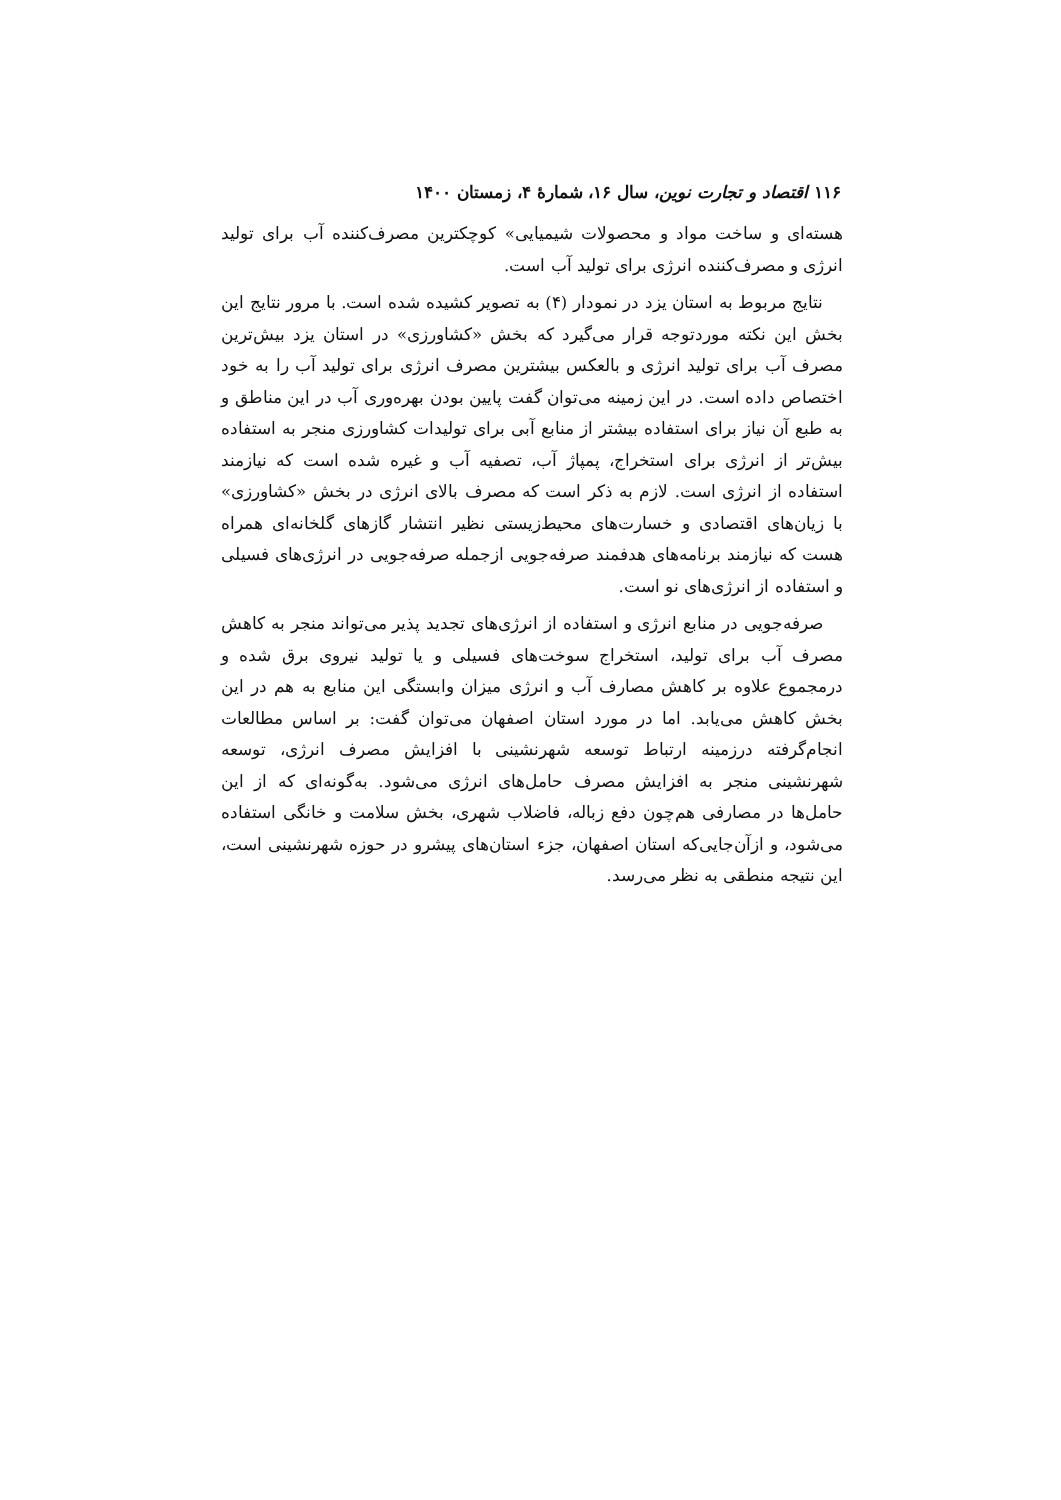۱۱۶ اقتصاد و تجارت نوین، سال ۱۶، شمارهٔ ۴، زمستان ۱۴۰۰
هسته‌ای و ساخت مواد و محصولات شیمیایی» کوچکترین مصرف‌کننده آب برای تولید انرژی و مصرف‌کننده انرژی برای تولید آب است.
نتایج مربوط به استان یزد در نمودار (۴) به تصویر کشیده شده است. با مرور نتایج این بخش این نکته موردتوجه قرار می‌گیرد که بخش «کشاورزی» در استان یزد بیش‌ترین مصرف آب برای تولید انرژی و بالعکس بیشترین مصرف انرژی برای تولید آب را به خود اختصاص داده است. در این زمینه می‌توان گفت پایین بودن بهره‌وری آب در این مناطق و به طبع آن نیاز برای استفاده بیشتر از منابع آبی برای تولیدات کشاورزی منجر به استفاده بیش‌تر از انرژی برای استخراج، پمپاژ آب، تصفیه آب و غیره شده است که نیازمند استفاده از انرژی است. لازم به ذکر است که مصرف بالای انرژی در بخش «کشاورزی» با زیان‌های اقتصادی و خسارت‌های محیط‌زیستی نظیر انتشار گازهای گلخانه‌ای همراه هست که نیازمند برنامه‌های هدفمند صرفه‌جویی ازجمله صرفه‌جویی در انرژی‌های فسیلی و استفاده از انرژی‌های نو است.
صرفه‌جویی در منابع انرژی و استفاده از انرژی‌های تجدید پذیر می‌تواند منجر به کاهش مصرف آب برای تولید، استخراج سوخت‌های فسیلی و یا تولید نیروی برق شده و درمجموع علاوه بر کاهش مصارف آب و انرژی میزان وابستگی این منابع به هم در این بخش کاهش می‌یابد. اما در مورد استان اصفهان می‌توان گفت: بر اساس مطالعات انجام‌گرفته درزمینه ارتباط توسعه شهرنشینی با افزایش مصرف انرژی، توسعه شهرنشینی منجر به افزایش مصرف حامل‌های انرژی می‌شود. به‌گونه‌ای که از این حامل‌ها در مصارفی هم‌چون دفع زباله، فاضلاب شهری، بخش سلامت و خانگی استفاده می‌شود، و ازآن‌جایی‌که استان اصفهان، جزء استان‌های پیشرو در حوزه شهرنشینی است، این نتیجه منطقی به نظر می‌رسد.